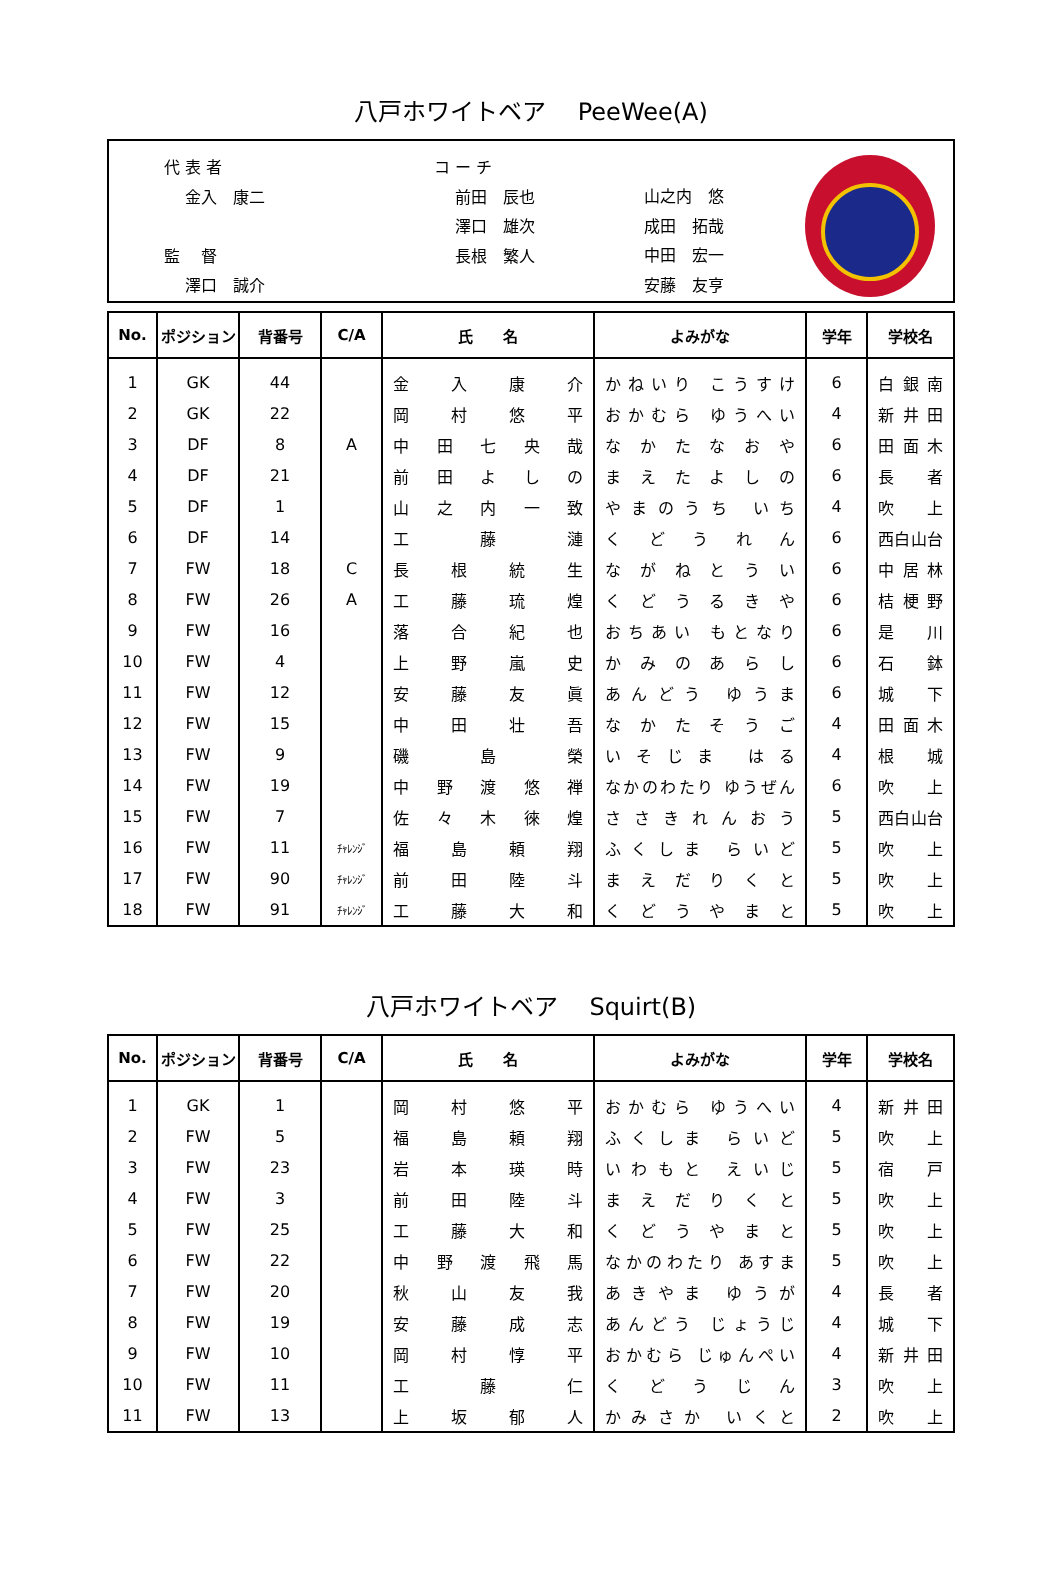八戸ホワイトベア　 PeeWee(A)
代 表 者
　 金入　康二
監　 督
　 澤口　誠介
コ ー チ
　 前田　辰也
　 澤口　雄次
　 長根　繁人
山之内　悠
成田　拓哉
中田　宏一
安藤　友亨
| No. | ポジション | 背番号 | C/A | 氏 名 | よみがな | 学年 | 学校名 |
| --- | --- | --- | --- | --- | --- | --- | --- |
| 1 | GK | 44 | | 金 入 康 介 | かねいり こうすけ | 6 | 白 銀 南 |
| 2 | GK | 22 | | 岡 村 悠 平 | おかむら ゆうへい | 4 | 新 井 田 |
| 3 | DF | 8 | A | 中 田 七 央 哉 | な か た な お や | 6 | 田 面 木 |
| 4 | DF | 21 | | 前 田 よ し の | ま え た よ し の | 6 | 長 者 |
| 5 | DF | 1 | | 山 之 内 一 致 | やまのうち いち | 4 | 吹 上 |
| 6 | DF | 14 | | 工 藤 漣 | く ど う れ ん | 6 | 西白山台 |
| 7 | FW | 18 | C | 長 根 統 生 | な が ね と う い | 6 | 中 居 林 |
| 8 | FW | 26 | A | 工 藤 琉 煌 | く ど う る き や | 6 | 桔 梗 野 |
| 9 | FW | 16 | | 落 合 紀 也 | おちあい もとなり | 6 | 是 川 |
| 10 | FW | 4 | | 上 野 嵐 史 | か み の あ ら し | 6 | 石 鉢 |
| 11 | FW | 12 | | 安 藤 友 眞 | あんどう ゆうま | 6 | 城 下 |
| 12 | FW | 15 | | 中 田 壮 吾 | な か た そ う ご | 4 | 田 面 木 |
| 13 | FW | 9 | | 磯 島 榮 | いそじま はる | 4 | 根 城 |
| 14 | FW | 19 | | 中 野 渡 悠 禅 | なかのわたり ゆうぜん | 6 | 吹 上 |
| 15 | FW | 7 | | 佐 々 木 徠 煌 | さ さ き れ ん お う | 5 | 西白山台 |
| 16 | FW | 11 | ﾁｬﾚﾝｼﾞ | 福 島 頼 翔 | ふくしま らいど | 5 | 吹 上 |
| 17 | FW | 90 | ﾁｬﾚﾝｼﾞ | 前 田 陸 斗 | ま え だ り く と | 5 | 吹 上 |
| 18 | FW | 91 | ﾁｬﾚﾝｼﾞ | 工 藤 大 和 | く ど う や ま と | 5 | 吹 上 |
八戸ホワイトベア　 Squirt(B)
| No. | ポジション | 背番号 | C/A | 氏 名 | よみがな | 学年 | 学校名 |
| --- | --- | --- | --- | --- | --- | --- | --- |
| 1 | GK | 1 | | 岡 村 悠 平 | おかむら ゆうへい | 4 | 新 井 田 |
| 2 | FW | 5 | | 福 島 頼 翔 | ふくしま らいど | 5 | 吹 上 |
| 3 | FW | 23 | | 岩 本 瑛 時 | いわもと えいじ | 5 | 宿 戸 |
| 4 | FW | 3 | | 前 田 陸 斗 | ま え だ り く と | 5 | 吹 上 |
| 5 | FW | 25 | | 工 藤 大 和 | く ど う や ま と | 5 | 吹 上 |
| 6 | FW | 22 | | 中 野 渡 飛 馬 | なかのわたり あすま | 5 | 吹 上 |
| 7 | FW | 20 | | 秋 山 友 我 | あきやま ゆうが | 4 | 長 者 |
| 8 | FW | 19 | | 安 藤 成 志 | あんどう じょうじ | 4 | 城 下 |
| 9 | FW | 10 | | 岡 村 惇 平 | おかむら じゅんぺい | 4 | 新 井 田 |
| 10 | FW | 11 | | 工 藤 仁 | く ど う じ ん | 3 | 吹 上 |
| 11 | FW | 13 | | 上 坂 郁 人 | かみさか いくと | 2 | 吹 上 |